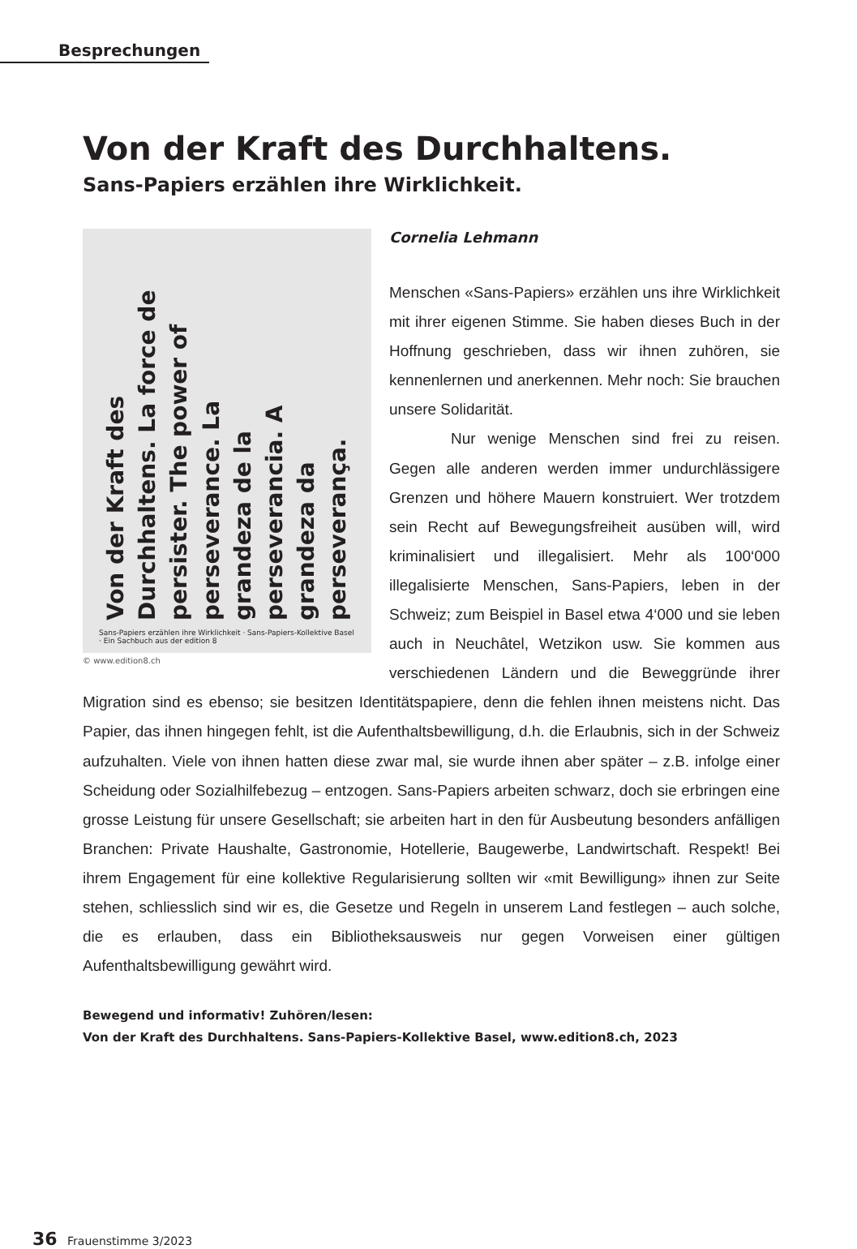Besprechungen
Von der Kraft des Durchhaltens.
Sans-Papiers erzählen ihre Wirklichkeit.
Von der Kraft des Durchhaltens. La force de persister. The power of perseverance. La grandeza de la perseverancia. A grandeza da perseverança.
Sans-Papiers erzählen ihre Wirklichkeit · Sans-Papiers-Kollektive Basel · Ein Sachbuch aus der edition 8
© www.edition8.ch
Cornelia Lehmann
Menschen «Sans-Papiers» erzählen uns ihre Wirklichkeit mit ihrer eigenen Stimme. Sie haben dieses Buch in der Hoffnung geschrieben, dass wir ihnen zuhören, sie kennenlernen und anerkennen. Mehr noch: Sie brauchen unsere Solidarität.
Nur wenige Menschen sind frei zu reisen. Gegen alle anderen werden immer undurchlässigere Grenzen und höhere Mauern konstruiert. Wer trotzdem sein Recht auf Bewegungsfreiheit ausüben will, wird kriminalisiert und illegalisiert. Mehr als 100‘000 illegalisierte Menschen, Sans-Papiers, leben in der Schweiz; zum Beispiel in Basel etwa 4‘000 und sie leben auch in Neuchâtel, Wetzikon usw. Sie kommen aus verschiedenen Ländern und die Beweggründe ihrer Migration sind es ebenso; sie besitzen Identitätspapiere, denn die fehlen ihnen meistens nicht. Das Papier, das ihnen hingegen fehlt, ist die Aufenthaltsbewilligung, d.h. die Erlaubnis, sich in der Schweiz aufzuhalten. Viele von ihnen hatten diese zwar mal, sie wurde ihnen aber später – z.B. infolge einer Scheidung oder Sozialhilfebezug – entzogen. Sans-Papiers arbeiten schwarz, doch sie erbringen eine grosse Leistung für unsere Gesellschaft; sie arbeiten hart in den für Ausbeutung besonders anfälligen Branchen: Private Haushalte, Gastronomie, Hotellerie, Baugewerbe, Landwirtschaft. Respekt! Bei ihrem Engagement für eine kollektive Regularisierung sollten wir «mit Bewilligung» ihnen zur Seite stehen, schliesslich sind wir es, die Gesetze und Regeln in unserem Land festlegen – auch solche, die es erlauben, dass ein Bibliotheksausweis nur gegen Vorweisen einer gültigen Aufenthaltsbewilligung gewährt wird.
Bewegend und informativ! Zuhören/lesen:
Von der Kraft des Durchhaltens. Sans-Papiers-Kollektive Basel, www.edition8.ch, 2023
36 Frauenstimme 3/2023